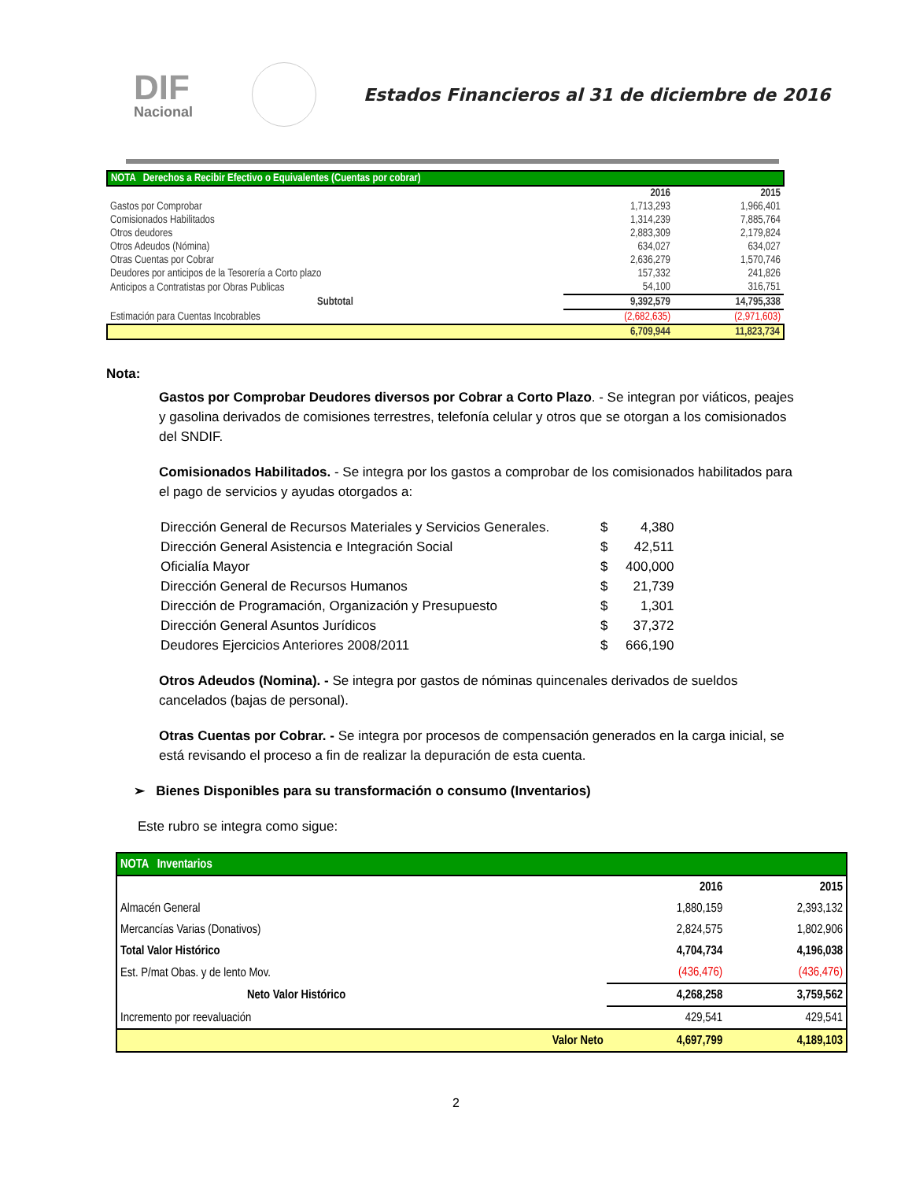DIF
Nacional
Estados Financieros al 31 de diciembre de 2016
| NOTA Derechos a Recibir Efectivo o Equivalentes (Cuentas por cobrar) | | |
| | 2016 | 2015 |
| Gastos por Comprobar | 1,713,293 | 1,966,401 |
| Comisionados Habilitados | 1,314,239 | 7,885,764 |
| Otros deudores | 2,883,309 | 2,179,824 |
| Otros Adeudos (Nómina) | 634,027 | 634,027 |
| Otras Cuentas por Cobrar | 2,636,279 | 1,570,746 |
| Deudores por anticipos de la Tesorería a Corto plazo | 157,332 | 241,826 |
| Anticipos a Contratistas por Obras Publicas | 54,100 | 316,751 |
| Subtotal | 9,392,579 | 14,795,338 |
| Estimación para Cuentas Incobrables | (2,682,635) | (2,971,603) |
| | 6,709,944 | 11,823,734 |
Nota:
Gastos por Comprobar Deudores diversos por Cobrar a Corto Plazo. - Se integran por viáticos, peajes y gasolina derivados de comisiones terrestres, telefonía celular y otros que se otorgan a los comisionados del SNDIF.
Comisionados Habilitados. - Se integra por los gastos a comprobar de los comisionados habilitados para el pago de servicios y ayudas otorgados a:
| Dirección General de Recursos Materiales y Servicios Generales. | $ | 4,380 |
| Dirección General Asistencia e Integración Social | $ | 42,511 |
| Oficialía Mayor | $ | 400,000 |
| Dirección General de Recursos Humanos | $ | 21,739 |
| Dirección de Programación, Organización y Presupuesto | $ | 1,301 |
| Dirección General Asuntos Jurídicos | $ | 37,372 |
| Deudores Ejercicios Anteriores 2008/2011 | $ | 666,190 |
Otros Adeudos (Nomina). - Se integra por gastos de nóminas quincenales derivados de sueldos cancelados (bajas de personal).
Otras Cuentas por Cobrar. - Se integra por procesos de compensación generados en la carga inicial, se está revisando el proceso a fin de realizar la depuración de esta cuenta.
➢ Bienes Disponibles para su transformación o consumo (Inventarios)
Este rubro se integra como sigue:
| NOTA Inventarios | | | |
| | | 2016 | 2015 |
| Almacén General | | 1,880,159 | 2,393,132 |
| Mercancías Varias (Donativos) | | 2,824,575 | 1,802,906 |
| Total Valor Histórico | | 4,704,734 | 4,196,038 |
| Est. P/mat Obas. y de lento Mov. | | (436,476) | (436,476) |
| Neto Valor Histórico | | 4,268,258 | 3,759,562 |
| Incremento por reevaluación | | 429,541 | 429,541 |
| | Valor Neto | 4,697,799 | 4,189,103 |
2